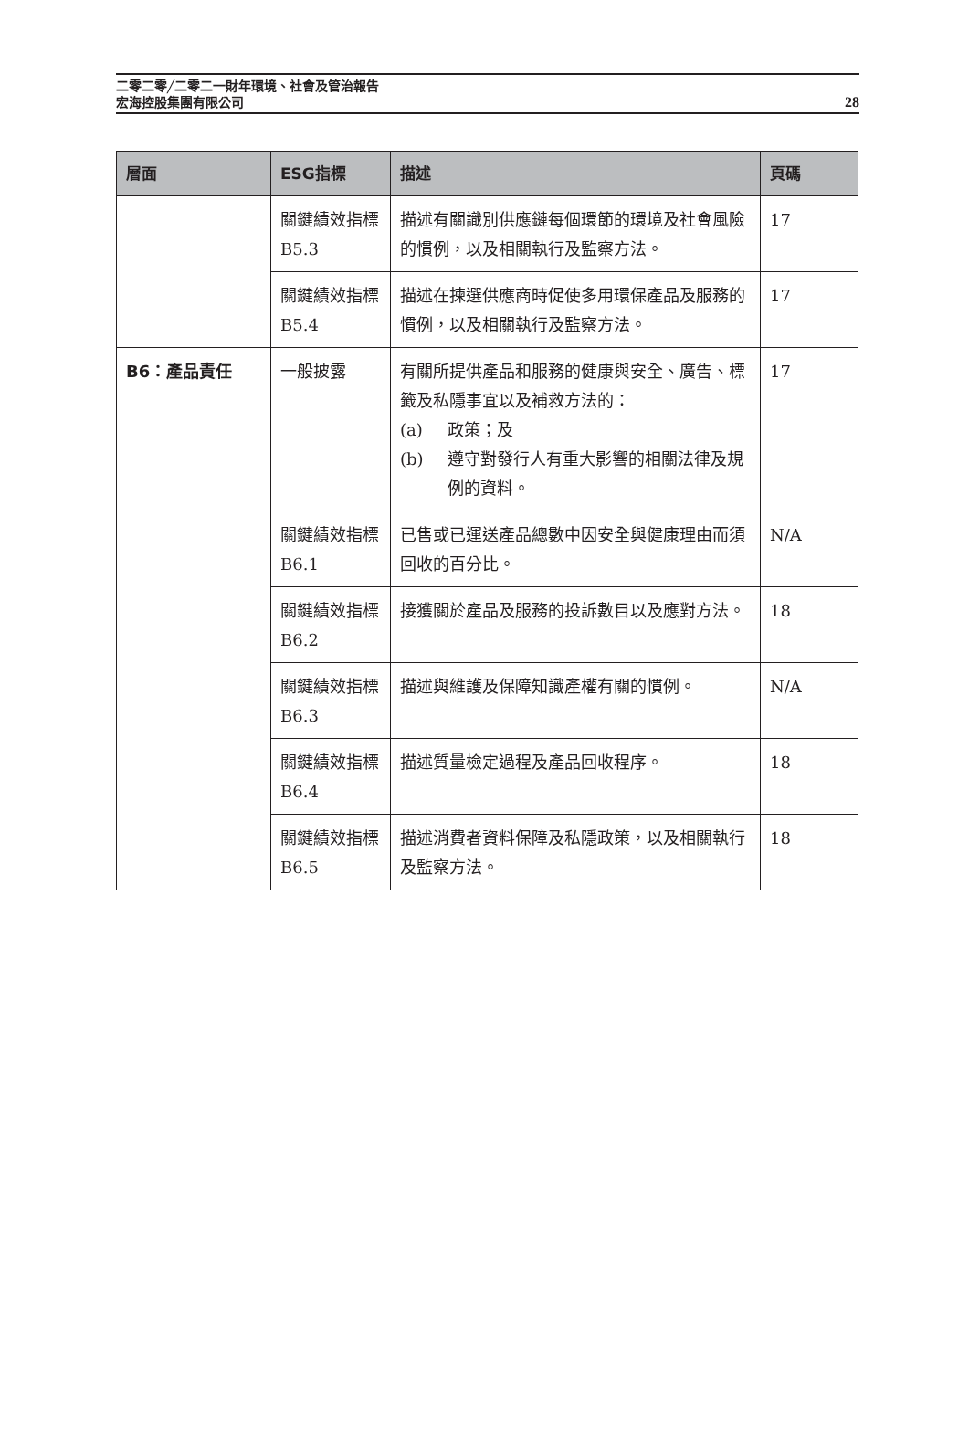二零二零╱二零二一財年環境、社會及管治報告
宏海控股集團有限公司
28
| 層面 | ESG指標 | 描述 | 頁碼 |
| --- | --- | --- | --- |
| | 關鍵績效指標B5.3 | 描述有關識別供應鏈每個環節的環境及社會風險的慣例，以及相關執行及監察方法。 | 17 |
| | 關鍵績效指標B5.4 | 描述在揀選供應商時促使多用環保產品及服務的慣例，以及相關執行及監察方法。 | 17 |
| B6：產品責任 | 一般披露 | 有關所提供產品和服務的健康與安全、廣告、標籤及私隱事宜以及補救方法的： (a) 政策；及 (b) 遵守對發行人有重大影響的相關法律及規例的資料。 | 17 |
| | 關鍵績效指標B6.1 | 已售或已運送產品總數中因安全與健康理由而須回收的百分比。 | N/A |
| | 關鍵績效指標B6.2 | 接獲關於產品及服務的投訴數目以及應對方法。 | 18 |
| | 關鍵績效指標B6.3 | 描述與維護及保障知識產權有關的慣例。 | N/A |
| | 關鍵績效指標B6.4 | 描述質量檢定過程及產品回收程序。 | 18 |
| | 關鍵績效指標B6.5 | 描述消費者資料保障及私隱政策，以及相關執行及監察方法。 | 18 |